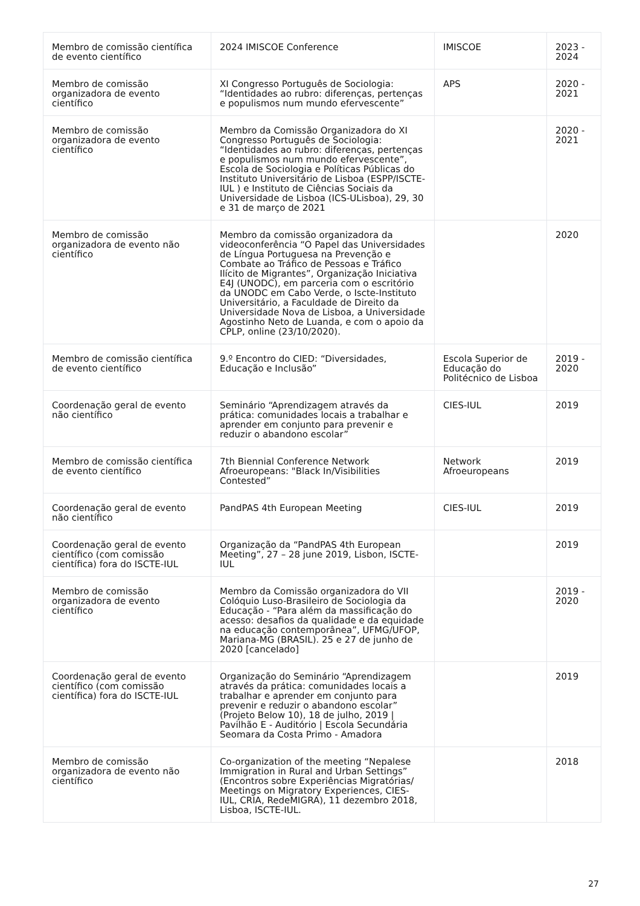| Membro de comissão científica de evento científico | 2024 IMISCOE Conference | IMISCOE | 2023 - 2024 |
| Membro de comissão organizadora de evento científico | XI Congresso Português de Sociologia: “Identidades ao rubro: diferenças, pertenças e populismos num mundo efervescente” | APS | 2020 - 2021 |
| Membro de comissão organizadora de evento científico | Membro da Comissão Organizadora do XI Congresso Português de Sociologia: “Identidades ao rubro: diferenças, pertenças e populismos num mundo efervescente”, Escola de Sociologia e Políticas Públicas do Instituto Universitário de Lisboa (ESPP/ISCTE-IUL ) e Instituto de Ciências Sociais da Universidade de Lisboa (ICS-ULisboa), 29, 30 e 31 de março de 2021 | | 2020 - 2021 |
| Membro de comissão organizadora de evento não científico | Membro da comissão organizadora da videoconferência “O Papel das Universidades de Língua Portuguesa na Prevenção e Combate ao Tráfico de Pessoas e Tráfico Ilícito de Migrantes”, Organização Iniciativa E4J (UNODC), em parceria com o escritório da UNODC em Cabo Verde, o Iscte-Instituto Universitário, a Faculdade de Direito da Universidade Nova de Lisboa, a Universidade Agostinho Neto de Luanda, e com o apoio da CPLP, online (23/10/2020). | | 2020 |
| Membro de comissão científica de evento científico | 9.º Encontro do CIED: “Diversidades, Educação e Inclusão” | Escola Superior de Educação do Politécnico de Lisboa | 2019 - 2020 |
| Coordenação geral de evento não científico | Seminário “Aprendizagem através da prática: comunidades locais a trabalhar e aprender em conjunto para prevenir e reduzir o abandono escolar” | CIES-IUL | 2019 |
| Membro de comissão científica de evento científico | 7th Biennial Conference Network Afroeuropeans: "Black In/Visibilities Contested” | Network Afroeuropeans | 2019 |
| Coordenação geral de evento não científico | PandPAS 4th European Meeting | CIES-IUL | 2019 |
| Coordenação geral de evento científico (com comissão científica) fora do ISCTE-IUL | Organização da “PandPAS 4th European Meeting”, 27 – 28 june 2019, Lisbon, ISCTE-IUL | | 2019 |
| Membro de comissão organizadora de evento científico | Membro da Comissão organizadora do VII Colóquio Luso-Brasileiro de Sociologia da Educação - “Para além da massificação do acesso: desafios da qualidade e da equidade na educação contemporânea”, UFMG/UFOP, Mariana-MG (BRASIL). 25 e 27 de junho de 2020 [cancelado] | | 2019 - 2020 |
| Coordenação geral de evento científico (com comissão científica) fora do ISCTE-IUL | Organização do Seminário “Aprendizagem através da prática: comunidades locais a trabalhar e aprender em conjunto para prevenir e reduzir o abandono escolar” (Projeto Below 10), 18 de julho, 2019 / Pavilhão E - Auditório / Escola Secundária Seomara da Costa Primo - Amadora | | 2019 |
| Membro de comissão organizadora de evento não científico | Co-organization of the meeting “Nepalese Immigration in Rural and Urban Settings” (Encontros sobre Experiências Migratórias/ Meetings on Migratory Experiences, CIES-IUL, CRIA, RedeMIGRA), 11 dezembro 2018, Lisboa, ISCTE-IUL. | | 2018 |
27